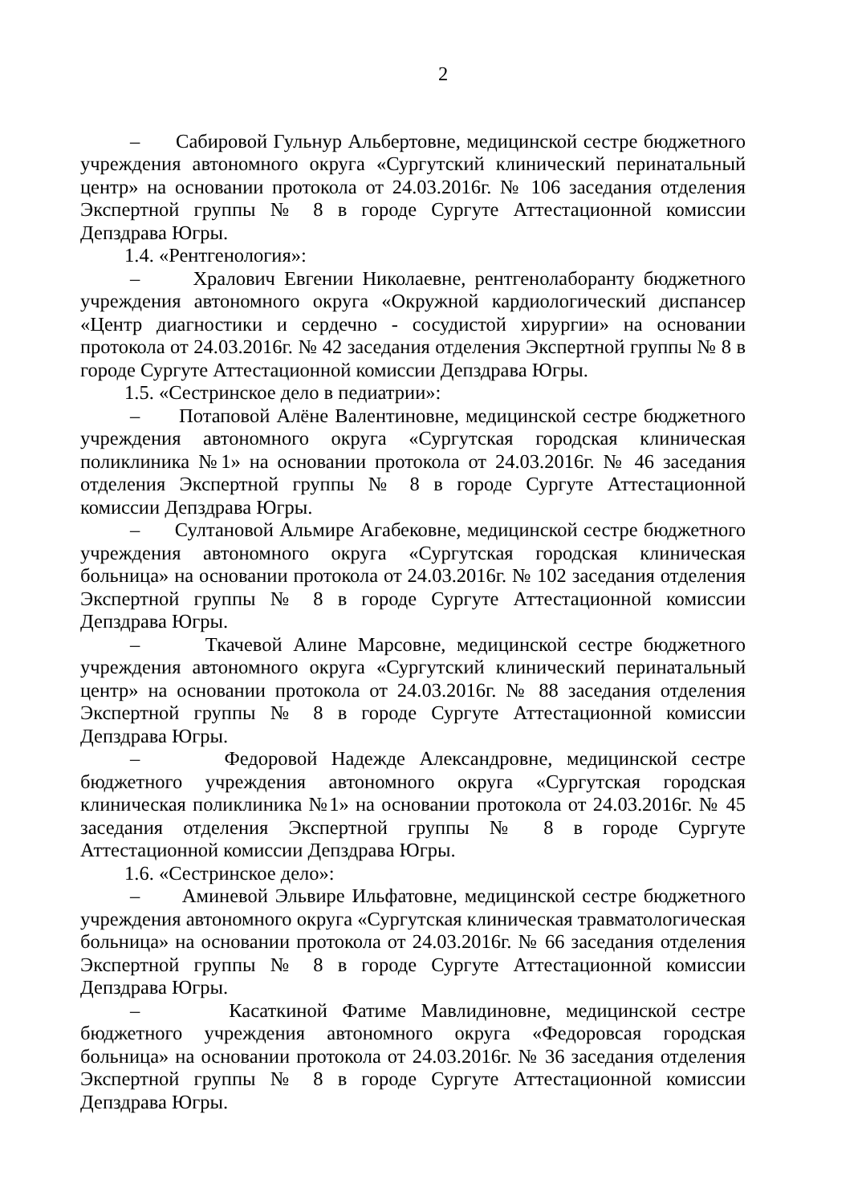2
– Сабировой Гульнур Альбертовне, медицинской сестре бюджетного учреждения автономного округа «Сургутский клинический перинатальный центр» на основании протокола от 24.03.2016г. № 106 заседания отделения Экспертной группы № 8 в городе Сургуте Аттестационной комиссии Депздрава Югры.
1.4. «Рентгенология»:
– Хралович Евгении Николаевне, рентгенолаборанту бюджетного учреждения автономного округа «Окружной кардиологический диспансер «Центр диагностики и сердечно - сосудистой хирургии» на основании протокола от 24.03.2016г. № 42 заседания отделения Экспертной группы № 8 в городе Сургуте Аттестационной комиссии Депздрава Югры.
1.5. «Сестринское дело в педиатрии»:
– Потаповой Алёне Валентиновне, медицинской сестре бюджетного учреждения автономного округа «Сургутская городская клиническая поликлиника №1» на основании протокола от 24.03.2016г. № 46 заседания отделения Экспертной группы № 8 в городе Сургуте Аттестационной комиссии Депздрава Югры.
– Султановой Альмире Агабековне, медицинской сестре бюджетного учреждения автономного округа «Сургутская городская клиническая больница» на основании протокола от 24.03.2016г. № 102 заседания отделения Экспертной группы № 8 в городе Сургуте Аттестационной комиссии Депздрава Югры.
– Ткачевой Алине Марсовне, медицинской сестре бюджетного учреждения автономного округа «Сургутский клинический перинатальный центр» на основании протокола от 24.03.2016г. № 88 заседания отделения Экспертной группы № 8 в городе Сургуте Аттестационной комиссии Депздрава Югры.
– Федоровой Надежде Александровне, медицинской сестре бюджетного учреждения автономного округа «Сургутская городская клиническая поликлиника №1» на основании протокола от 24.03.2016г. № 45 заседания отделения Экспертной группы № 8 в городе Сургуте Аттестационной комиссии Депздрава Югры.
1.6. «Сестринское дело»:
– Аминевой Эльвире Ильфатовне, медицинской сестре бюджетного учреждения автономного округа «Сургутская клиническая травматологическая больница» на основании протокола от 24.03.2016г. № 66 заседания отделения Экспертной группы № 8 в городе Сургуте Аттестационной комиссии Депздрава Югры.
– Касаткиной Фатиме Мавлидиновне, медицинской сестре бюджетного учреждения автономного округа «Федоровсая городская больница» на основании протокола от 24.03.2016г. № 36 заседания отделения Экспертной группы № 8 в городе Сургуте Аттестационной комиссии Депздрава Югры.